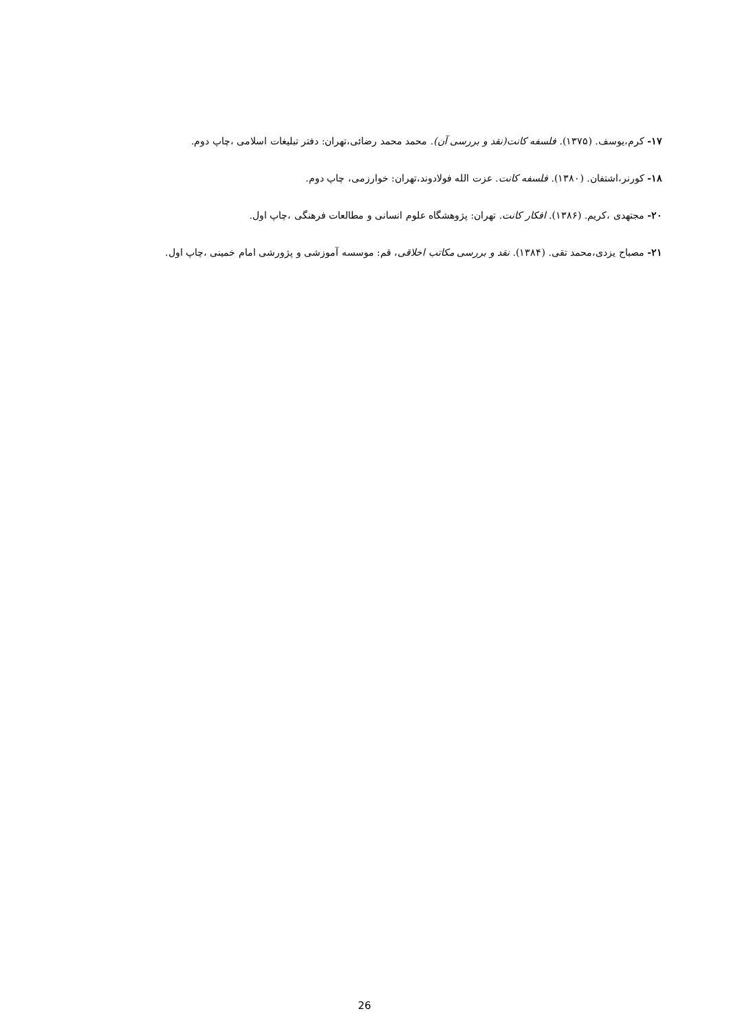۱۷- کرم،یوسف. (۱۳۷۵). فلسفه کانت(نقد و بررسی آن). محمد محمد رضائی،تهران: دفتر تبلیغات اسلامی ،چاپ دوم.
۱۸- کورنر،اشتفان. (۱۳۸۰). فلسفه کانت. عزت الله فولادوند،تهران: خوارزمی، چاپ دوم.
۲۰- مجتهدی ،کریم. (۱۳۸۶). افکار کانت. تهران: پژوهشگاه علوم انسانی و مطالعات فرهنگی ،چاپ اول.
۲۱- مصباح یزدی،محمد تقی. (۱۳۸۴). نقد و بررسی مکاتب اخلاقی، قم: موسسه آموزشی و پژورشی امام خمینی ،چاپ اول.
26